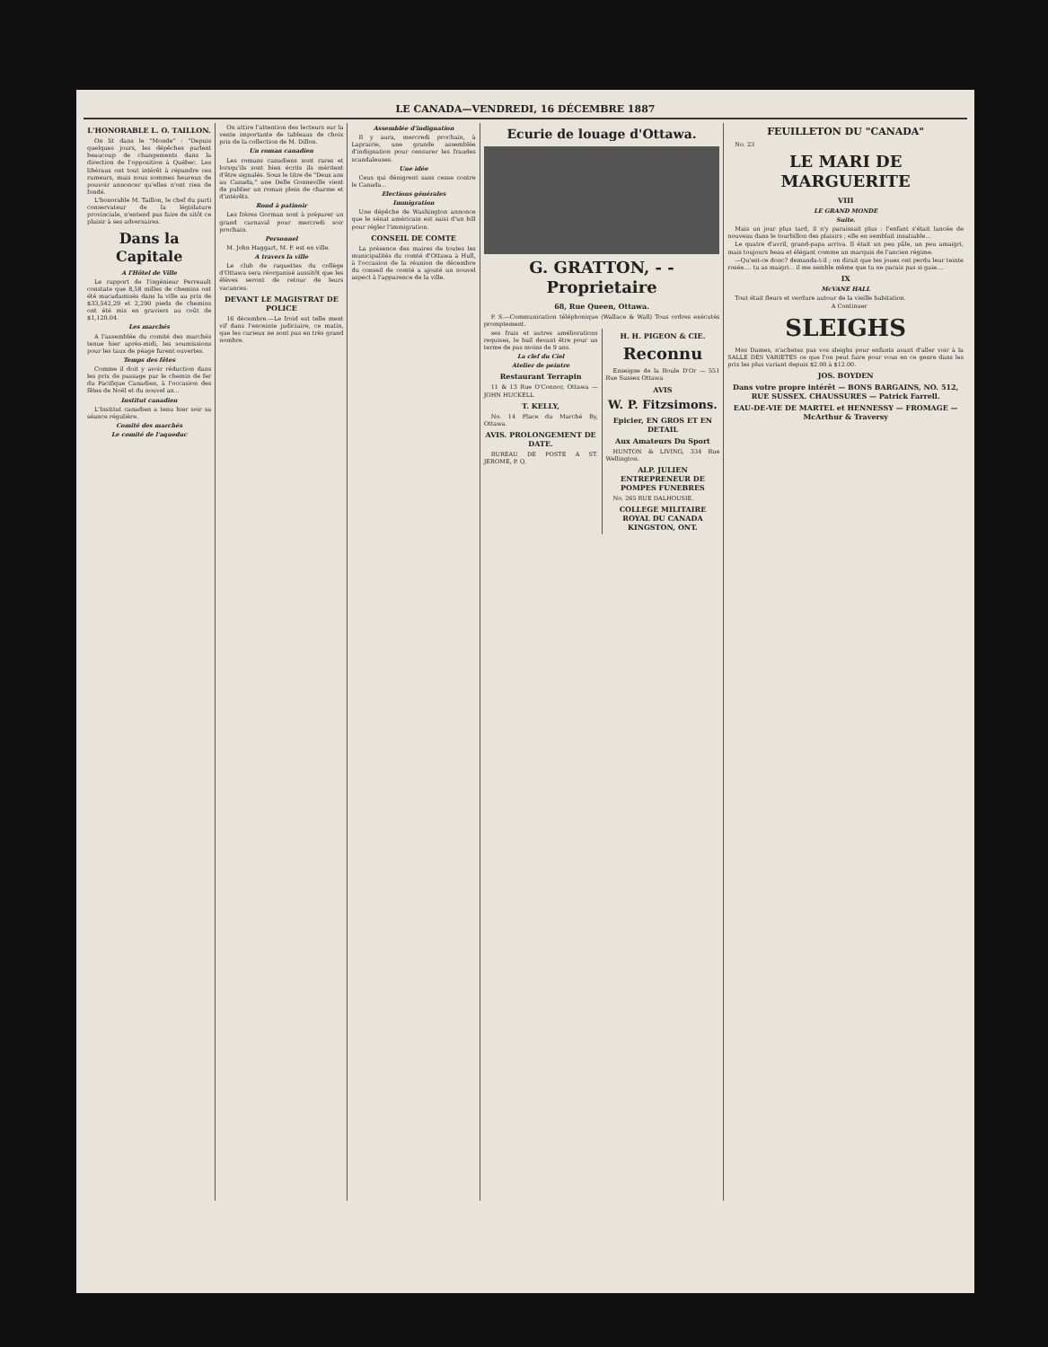LE CANADA—VENDREDI, 16 DÉCEMBRE 1887
L'HONORABLE L. O. TAILLON.
On lit dans le "Monde" : "Depuis quelques jours, les dépêches parlent beaucoup de changements dans la direction de l'opposition à Québec. Les libéraux ont tout intérêt à répandre ces rumeurs, mais nous sommes heureux de pouvoir annoncer qu'elles n'ont rien de fondé.
L'honorable M. Taillon, le chef du parti conservateur de la législature provinciale, n'entend pas faire de sitôt ce plaisir à ses adversaires.
Dans la Capitale
A l'Hôtel de Ville
Le rapport de l'ingénieur Perreault constate que 8,58 milles de chemins ont été macadamisés dans la ville au prix de $33,542,29 et 2,290 pieds de chemins ont été mis en graviers au coût de $1,120.04.
Les marchés
A l'assemblée du comité des marchés tenue hier après-midi, les soumissions pour les taux de péage furent ouvertes.
Temps des fêtes
Comme il doit y avoir réduction dans les prix de passage par le chemin de fer du Pacifique Canadien, à l'occasion des fêtes de Noël et du nouvel an...
Institut canadien
L'Institut canadien a tenu hier soir sa séance régulière.
Comité des marchés
Le comité de l'aqueduc
On attire l'attention des lecteurs sur la vente importante de tableaux de choix pris de la collection de M. Dillon.
Un roman canadien
Les romans canadiens sont rares et lorsqu'ils sont bien écrits ils méritent d'être signalés. Sous le titre de "Deux ans au Canada," une Delle Gonneville vient de publier un roman plein de charme et d'intérêts.
Rond à patinoir
Les frères Gorman sont à préparer un grand carnaval pour mercredi soir prochain.
Personnel
M. John Haggart, M. P. est en ville.
A travers la ville
Le club de raquettes du collège d'Ottawa sera réorganisé aussitôt que les élèves seront de retour de leurs vacances.
DEVANT LE MAGISTRAT DE POLICE
16 décembre.—Le froid est telle ment vif dans l'enceinte judiciaire, ce matin, que les curieux ne sont pas en très grand nombre.
Assemblée d'indignation
Il y aura, mercredi prochain, à Laprairie, une grande assemblée d'indignation pour censurer les fraudes scandaleuses.
Une idée
Ceux qui dénigrent sans cesse contre le Canada...
Elections générales
Immigration
Une dépêche de Washington annonce que le sénat américain est saisi d'un bill pour régler l'immigration.
CONSEIL DE COMTE
La présence des maires de toutes les municipalités du comté d'Ottawa à Hull, à l'occasion de la réunion de décembre du conseil de comté a ajouté un nouvel aspect à l'apparence de la ville.
Ecurie de louage d'Ottawa.
G. GRATTON, - - Proprietaire
68, Rue Queen, Ottawa.
P. S.—Communication téléphonique (Wallace & Wall) Tous ordres exécutés promptement.
ses frais et autres améliorations requises, le bail devant être pour un terme de pas moins de 9 ans.
La clef du Ciel
Atelier de peintre
Restaurant Terrapin
11 & 13 Rue O'Connor, Ottawa — JOHN HUCKELL
T. KELLY,
No. 14 Place du Marché By, Ottawa.
AVIS. PROLONGEMENT DE DATE.
BUREAU DE POSTE A ST. JEROME, P. Q.
H. H. PIGEON & CIE.
Reconnu
Enseigne de la Boule D'Or — 551 Rue Sussex Ottawa
AVIS
W. P. Fitzsimons.
Epicier, EN GROS ET EN DETAIL
Aux Amateurs Du Sport
HUNTON & LIVING, 334 Rue Wellington.
ALP. JULIEN ENTREPRENEUR DE POMPES FUNEBRES
No. 265 RUE DALHOUSIE.
COLLEGE MILITAIRE ROYAL DU CANADA KINGSTON, ONT.
FEUILLETON DU "CANADA"
No. 23
LE MARI DE MARGUERITE
VIII
LE GRAND MONDE
Suite.
Mais un jour plus tard, il n'y paraissait plus : l'enfant s'était lancée de nouveau dans le tourbillon des plaisirs ; elle en semblait insatiable...
Le quatre d'avril, grand-papa arriva. Il était un peu pâle, un peu amaigri, mais toujours beau et élégant comme un marquis de l'ancien régime.
—Qu'est-ce donc? demanda-t-il ; on dirait que tes joues ont perdu leur teinte rosée.... tu as maigri... il me semble même que tu ne parais pas si gaie....
IX
McVANE HALL
Tout était fleurs et verdure autour de la vieille habitation.
A Continuer
SLEIGHS
Mes Dames, n'achetez pas vos sleighs pour enfants avant d'aller voir à la SALLE DES VARIETES ce que l'on peut faire pour vous en ce genre dans les prix les plus variant depuis $2.00 à $12.00.
JOS. BOYDEN
Dans votre propre intérêt — BONS BARGAINS, NO. 512, RUE SUSSEX. CHAUSSURES — Patrick Farrell.
EAU-DE-VIE DE MARTEL et HENNESSY — FROMAGE — McArthur & Traversy